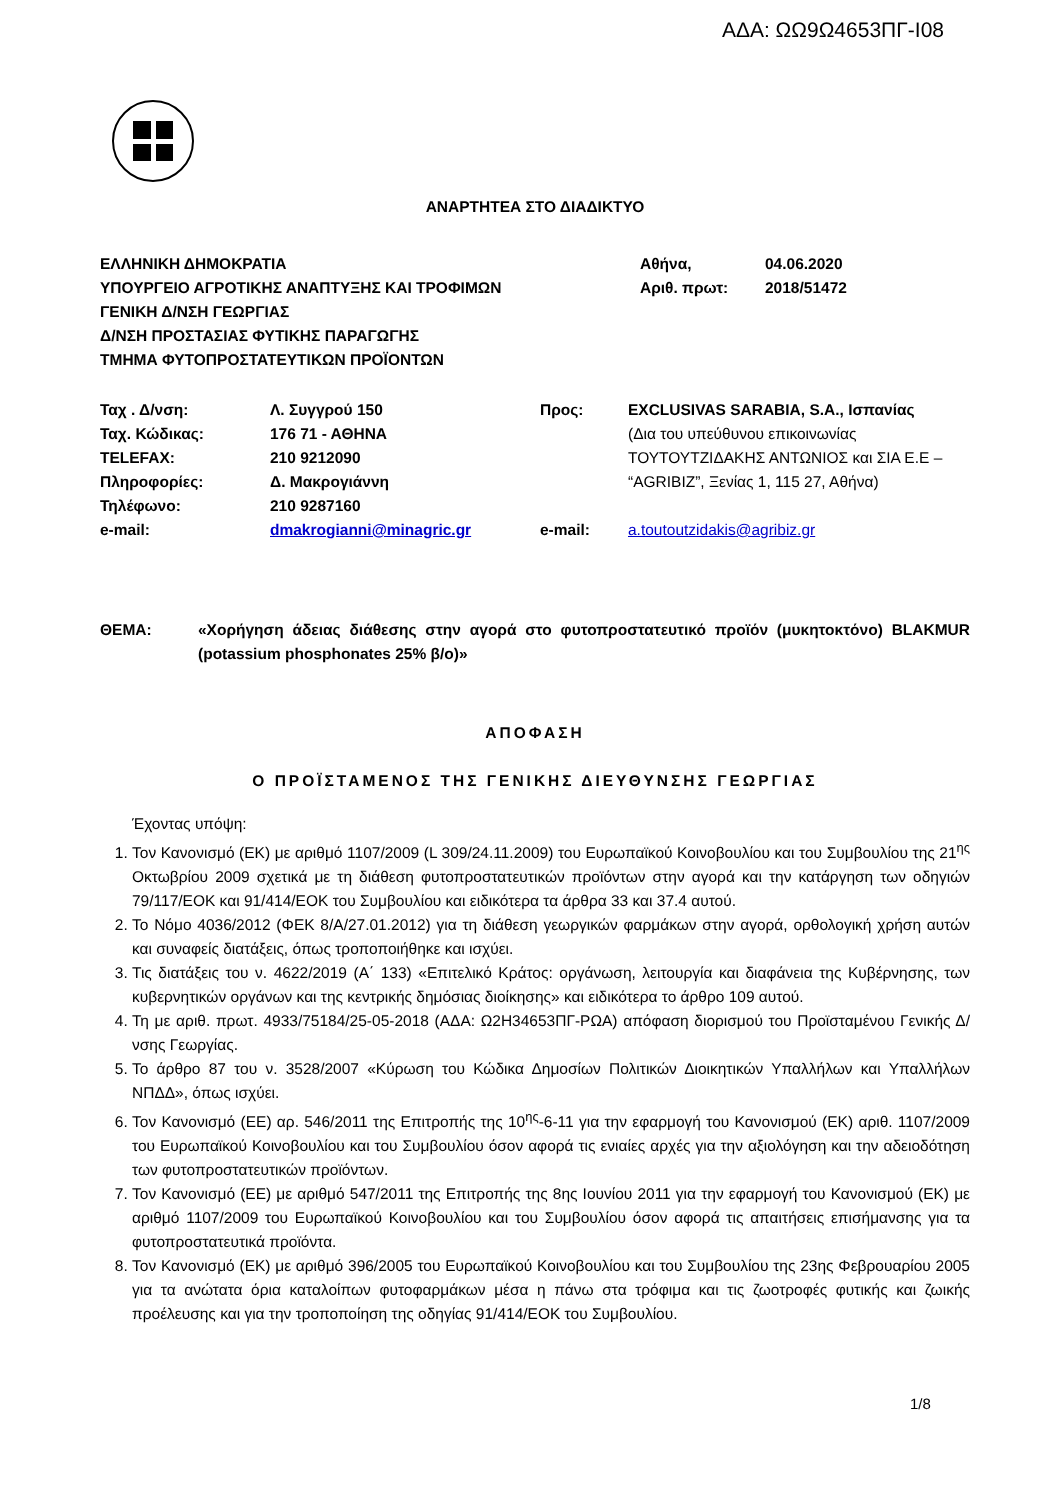ΑΔΑ: ΩΩ9Ω4653ΠΓ-Ι08
ΑΝΑΡΤΗΤΕΑ ΣΤΟ ΔΙΑΔΙΚΤΥΟ
| ΕΛΛΗΝΙΚΗ ΔΗΜΟΚΡΑΤΙΑ ΥΠΟΥΡΓΕΙΟ ΑΓΡΟΤΙΚΗΣ ΑΝΑΠΤΥΞΗΣ ΚΑΙ ΤΡΟΦΙΜΩΝ ΓΕΝΙΚΗ Δ/ΝΣΗ ΓΕΩΡΓΙΑΣ Δ/ΝΣΗ ΠΡΟΣΤΑΣΙΑΣ ΦΥΤΙΚΗΣ ΠΑΡΑΓΩΓΗΣ ΤΜΗΜΑ ΦΥΤΟΠΡΟΣΤΑΤΕΥΤΙΚΩΝ ΠΡΟΪΟΝΤΩΝ | Αθήνα, Αριθ. πρωτ: | 04.06.2020 2018/51472 |
| Ταχ . Δ/νση: Ταχ. Κώδικας: TELEFAX: Πληροφορίες: Τηλέφωνο: e-mail: | Λ. Συγγρού 150 176 71 - ΑΘΗΝΑ 210 9212090 Δ. Μακρογιάννη 210 9287160 dmakrogianni@minagric.gr | Προς: e-mail: | EXCLUSIVAS SARABIA, S.A., Ισπανίας (Δια του υπεύθυνου επικοινωνίας ΤΟΥΤΟΥΤΖΙΔΑΚΗΣ ΑΝΤΩΝΙΟΣ και ΣΙΑ Ε.Ε – “AGRIBIZ”, Ξενίας 1, 115 27, Αθήνα) a.toutoutzidakis@agribiz.gr |
| ΘΕΜΑ: | «Χορήγηση άδειας διάθεσης στην αγορά στο φυτοπροστατευτικό προϊόν (μυκητοκτόνο) BLAKMUR (potassium phosphonates 25% β/ο)» |
ΑΠΟΦΑΣΗ
Ο ΠΡΟΪΣΤΑΜΕΝΟΣ ΤΗΣ ΓΕΝΙΚΗΣ ΔΙΕΥΘΥΝΣΗΣ ΓΕΩΡΓΙΑΣ
Έχοντας υπόψη:
1. Τον Κανονισμό (ΕΚ) με αριθμό 1107/2009 (L 309/24.11.2009) του Ευρωπαϊκού Κοινοβουλίου και του Συμβουλίου της 21<sup>ης</sup> Οκτωβρίου 2009 σχετικά με τη διάθεση φυτοπροστατευτικών προϊόντων στην αγορά και την κατάργηση των οδηγιών 79/117/ΕΟΚ και 91/414/ΕΟΚ του Συμβουλίου και ειδικότερα τα άρθρα 33 και 37.4 αυτού.
2. Το Νόμο 4036/2012 (ΦΕΚ 8/Α/27.01.2012) για τη διάθεση γεωργικών φαρμάκων στην αγορά, ορθολογική χρήση αυτών και συναφείς διατάξεις, όπως τροποποιήθηκε και ισχύει.
3. Τις διατάξεις του ν. 4622/2019 (Α΄ 133) «Επιτελικό Κράτος: οργάνωση, λειτουργία και διαφάνεια της Κυβέρνησης, των κυβερνητικών οργάνων και της κεντρικής δημόσιας διοίκησης» και ειδικότερα το άρθρο 109 αυτού.
4. Τη με αριθ. πρωτ. 4933/75184/25-05-2018 (ΑΔΑ: Ω2Η34653ΠΓ-ΡΩΑ) απόφαση διορισμού του Προϊσταμένου Γενικής Δ/νσης Γεωργίας.
5. Το άρθρο 87 του ν. 3528/2007 «Κύρωση του Κώδικα Δημοσίων Πολιτικών Διοικητικών Υπαλλήλων και Υπαλλήλων ΝΠΔΔ», όπως ισχύει.
6. Τον Κανονισμό (ΕΕ) αρ. 546/2011 της Επιτροπής της 10<sup>ης</sup>-6-11 για την εφαρμογή του Κανονισμού (ΕΚ) αριθ. 1107/2009 του Ευρωπαϊκού Κοινοβουλίου και του Συμβουλίου όσον αφορά τις ενιαίες αρχές για την αξιολόγηση και την αδειοδότηση των φυτοπροστατευτικών προϊόντων.
7. Τον Κανονισμό (ΕΕ) με αριθμό 547/2011 της Επιτροπής της 8ης Ιουνίου 2011 για την εφαρμογή του Κανονισμού (ΕΚ) με αριθμό 1107/2009 του Ευρωπαϊκού Κοινοβουλίου και του Συμβουλίου όσον αφορά τις απαιτήσεις επισήμανσης για τα φυτοπροστατευτικά προϊόντα.
8. Τον Κανονισμό (ΕΚ) με αριθμό 396/2005 του Ευρωπαϊκού Κοινοβουλίου και του Συμβουλίου της 23ης Φεβρουαρίου 2005 για τα ανώτατα όρια καταλοίπων φυτοφαρμάκων μέσα η πάνω στα τρόφιμα και τις ζωοτροφές φυτικής και ζωικής προέλευσης και για την τροποποίηση της οδηγίας 91/414/ΕΟΚ του Συμβουλίου.
1/8